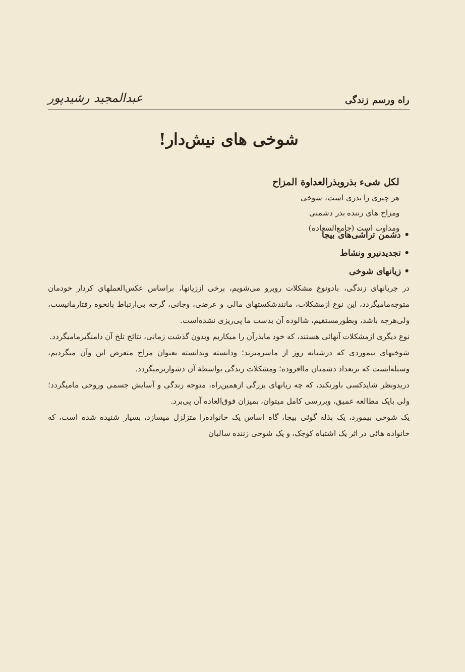راه ورسم زندگی عبدالمجید رشیدپور
شوخی های نیش‌دار!
لکل شیء بذروبذرالعداوة المزاح
هر چیزی را بذری است، شوخی
ومزاح های زننده بذر دشمنی
ومداوت است (جامع‌السعاده)
• دشمن تراشی‌های بیجا
• تجدیدنیرو ونشاط
• زیانهای شوخی
در جریانهای زندگی، بادونوع مشکلات روبرو می‌شویم، برخی اززیانها، براساس عکس‌العملهای کردار خودمان متوجه‌مامیگردد، این نوع ازمشکلات، مانندشکستهای مالی و عرضی، وجانی، گرچه بی‌ارتباط بانحوه رفتارمانیست، ولی‌هرچه باشد، وبطورمستقیم، شالوده آن بدست ما پی‌ریزی نشده‌است.
نوع دیگری ازمشکلات آنهائی هستند، که خود مابذرآن را میکاریم وبدون گذشت زمانی، نتائج تلخ آن دامنگیرمامیگردد.
شوخیهای بیموردی که درشبانه روز از ماسرمیزند؛ ودانسته وندانسته بعنوان مزاح متعرض این وآن میگردیم، وسیله‌ایست که برتعداد دشمنان ماافزوده؛ ومشکلات زندگی بواسطهٔ آن دشوارترمیگردد.
دربدونظر شایدکسی باورنکند، که چه زیانهای بزرگی ازهمین‌راه، متوجه زندگی و آسایش جسمی وروحی مامیگردد؛ ولی بایک مطالعه عمیق، وبررسی کامل میتوان، بمیزان فوق‌العاده آن پی‌برد.
یک شوخی بیمورد، یک بذله گوئی بیجا، گاه اساس یک خانواده‌را متزلزل میسازد، بسیار شنیده شده است، که خانواده هائی در اثر یک اشتباه کوچک، و یک شوخی زننده سالیان